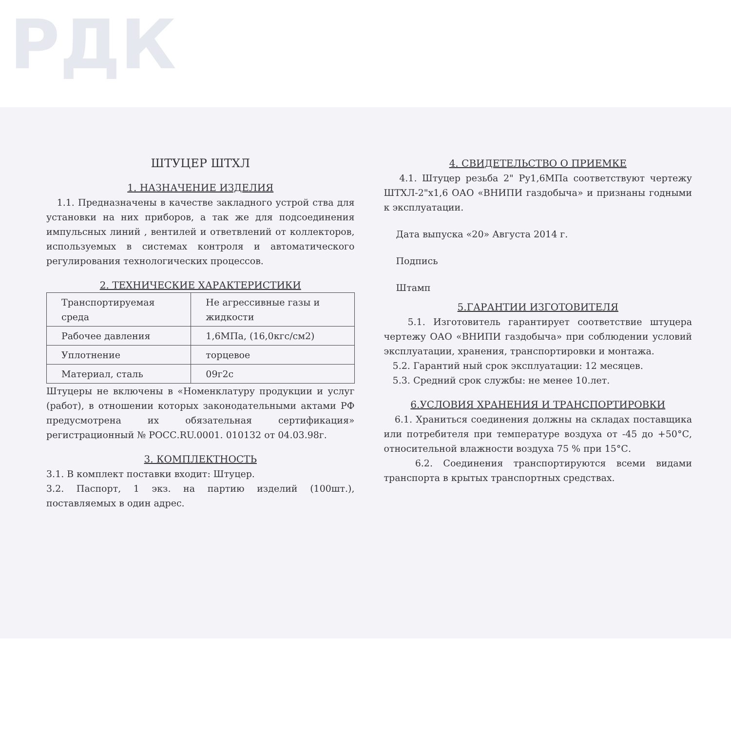РДК
ШТУЦЕР ШТХЛ
1. НАЗНАЧЕНИЕ ИЗДЕЛИЯ
1.1. Предназначены в качестве закладного устрой ства для установки на них приборов, а так же для подсоединения импульсных линий , вентилей и ответвлений от коллекторов, используемых в системах контроля и автоматического регулирования технологических процессов.
2. ТЕХНИЧЕСКИЕ ХАРАКТЕРИСТИКИ
| Транспортируемая среда | Не агрессивные газы и жидкости |
| Рабочее давления | 1,6МПа, (16,0кгс/см2) |
| Уплотнение | торцевое |
| Материал, сталь | 09г2с |
Штуцеры не включены в «Номенклатуру продукции и услуг (работ), в отношении которых законодательными актами РФ предусмотрена их обязательная сертификация» регистрационный № РОСС.RU.0001. 010132 от 04.03.98г.
3. КОМПЛЕКТНОСТЬ
3.1. В комплект поставки входит: Штуцер.
3.2. Паспорт, 1 экз. на партию изделий (100шт.), поставляемых в один адрес.
4. СВИДЕТЕЛЬСТВО О ПРИЕМКЕ
4.1. Штуцер резьба 2" Ру1,6МПа соответствуют чертежу ШТХЛ-2"х1,6 ОАО «ВНИПИ газдобыча» и признаны годными к эксплуатации.
Дата выпуска «20» Августа 2014 г.
Подпись
Штамп
5.ГАРАНТИИ ИЗГОТОВИТЕЛЯ
5.1. Изготовитель гарантирует соответствие штуцера чертежу ОАО «ВНИПИ газдобыча» при соблюдении условий эксплуатации, хранения, транспортировки и монтажа.
5.2. Гарантий ный срок эксплуатации: 12 месяцев.
5.3. Средний срок службы: не менее 10.лет.
6.УСЛОВИЯ ХРАНЕНИЯ И ТРАНСПОРТИРОВКИ
6.1. Храниться соединения должны на складах поставщика или потребителя при температуре воздуха от -45 до +50°С, относительной влажности воздуха 75 % при 15°С.
6.2. Соединения транспортируются всеми видами транспорта в крытых транспортных средствах.